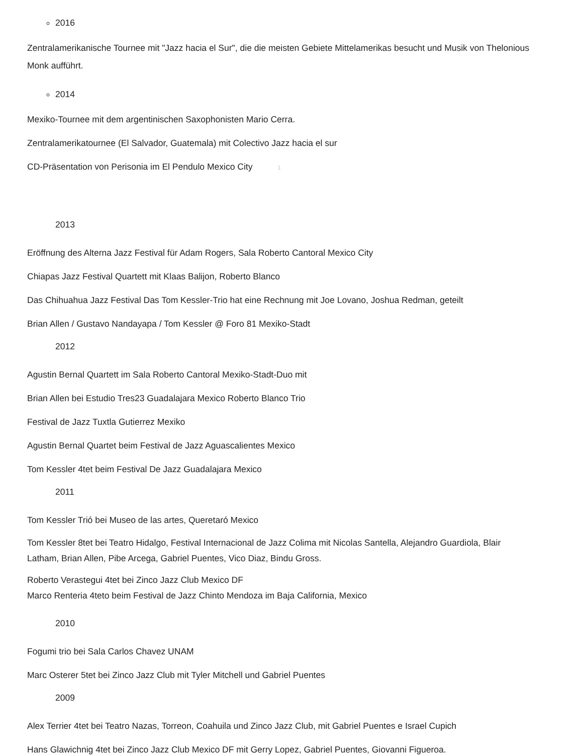2016
Zentralamerikanische Tournee mit "Jazz hacia el Sur", die die meisten Gebiete Mittelamerikas besucht und Musik von Thelonious Monk aufführt.
2014
Mexiko-Tournee mit dem argentinischen Saxophonisten Mario Cerra.
Zentralamerikatournee (El Salvador, Guatemala) mit Colectivo Jazz hacia el sur
CD-Präsentation von Perisonia im El Pendulo Mexico City 1
2013
Eröffnung des Alterna Jazz Festival für Adam Rogers, Sala Roberto Cantoral Mexico City
Chiapas Jazz Festival Quartett mit Klaas Balijon, Roberto Blanco
Das Chihuahua Jazz Festival Das Tom Kessler-Trio hat eine Rechnung mit Joe Lovano, Joshua Redman, geteilt
Brian Allen / Gustavo Nandayapa / Tom Kessler @ Foro 81 Mexiko-Stadt
2012
Agustin Bernal Quartett im Sala Roberto Cantoral Mexiko-Stadt-Duo mit
Brian Allen bei Estudio Tres23 Guadalajara Mexico Roberto Blanco Trio
Festival de Jazz Tuxtla Gutierrez Mexiko
Agustin Bernal Quartet beim Festival de Jazz Aguascalientes Mexico
Tom Kessler 4tet beim Festival De Jazz Guadalajara Mexico
2011
Tom Kessler Trió bei Museo de las artes, Queretaró Mexico
Tom Kessler 8tet bei Teatro Hidalgo, Festival Internacional de Jazz Colima mit Nicolas Santella, Alejandro Guardiola, Blair Latham, Brian Allen, Pibe Arcega, Gabriel Puentes, Vico Diaz, Bindu Gross.
Roberto Verastegui 4tet bei Zinco Jazz Club Mexico DF
Marco Renteria 4teto beim Festival de Jazz Chinto Mendoza im Baja California, Mexico
2010
Fogumi trio bei Sala Carlos Chavez UNAM
Marc Osterer 5tet bei Zinco Jazz Club mit Tyler Mitchell und Gabriel Puentes
2009
Alex Terrier 4tet bei Teatro Nazas, Torreon, Coahuila und Zinco Jazz Club, mit Gabriel Puentes e Israel Cupich
Hans Glawichnig 4tet bei Zinco Jazz Club Mexico DF mit Gerry Lopez, Gabriel Puentes, Giovanni Figueroa.